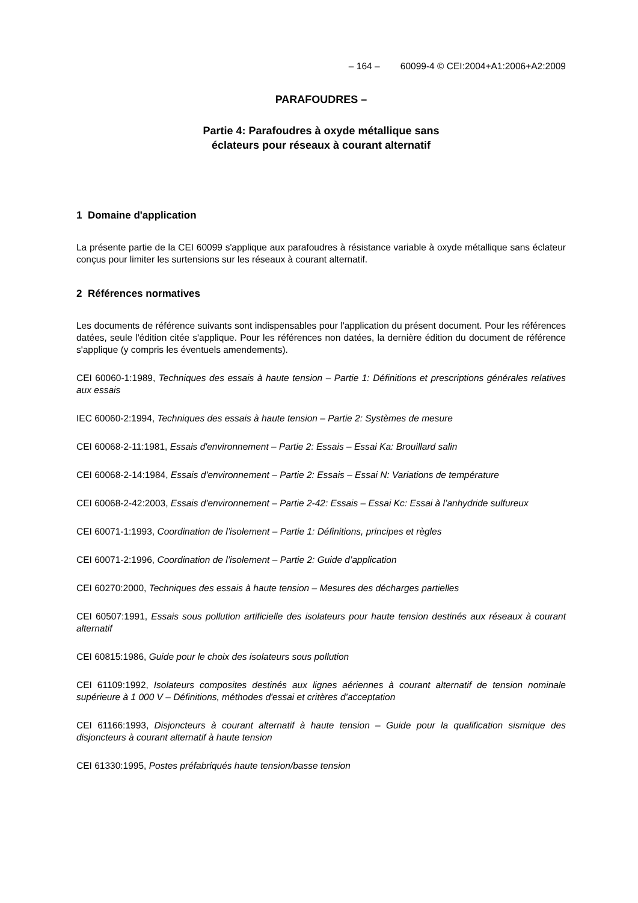– 164 – 60099-4 © CEI:2004+A1:2006+A2:2009
PARAFOUDRES –
Partie 4: Parafoudres à oxyde métallique sans
éclateurs pour réseaux à courant alternatif
1 Domaine d'application
La présente partie de la CEI 60099 s'applique aux parafoudres à résistance variable à oxyde métallique sans éclateur conçus pour limiter les surtensions sur les réseaux à courant alternatif.
2 Références normatives
Les documents de référence suivants sont indispensables pour l'application du présent document. Pour les références datées, seule l'édition citée s'applique. Pour les références non datées, la dernière édition du document de référence s'applique (y compris les éventuels amendements).
CEI 60060-1:1989, Techniques des essais à haute tension – Partie 1: Définitions et prescriptions générales relatives aux essais
IEC 60060-2:1994, Techniques des essais à haute tension – Partie 2: Systèmes de mesure
CEI 60068-2-11:1981, Essais d'environnement – Partie 2: Essais – Essai Ka: Brouillard salin
CEI 60068-2-14:1984, Essais d'environnement – Partie 2: Essais – Essai N: Variations de température
CEI 60068-2-42:2003, Essais d'environnement – Partie 2-42: Essais – Essai Kc: Essai à l’anhydride sulfureux
CEI 60071-1:1993, Coordination de l’isolement – Partie 1: Définitions, principes et règles
CEI 60071-2:1996, Coordination de l’isolement – Partie 2: Guide d’application
CEI 60270:2000, Techniques des essais à haute tension – Mesures des décharges partielles
CEI 60507:1991, Essais sous pollution artificielle des isolateurs pour haute tension destinés aux réseaux à courant alternatif
CEI 60815:1986, Guide pour le choix des isolateurs sous pollution
CEI 61109:1992, Isolateurs composites destinés aux lignes aériennes à courant alternatif de tension nominale supérieure à 1 000 V – Définitions, méthodes d'essai et critères d’acceptation
CEI 61166:1993, Disjoncteurs à courant alternatif à haute tension – Guide pour la qualification sismique des disjoncteurs à courant alternatif à haute tension
CEI 61330:1995, Postes préfabriqués haute tension/basse tension